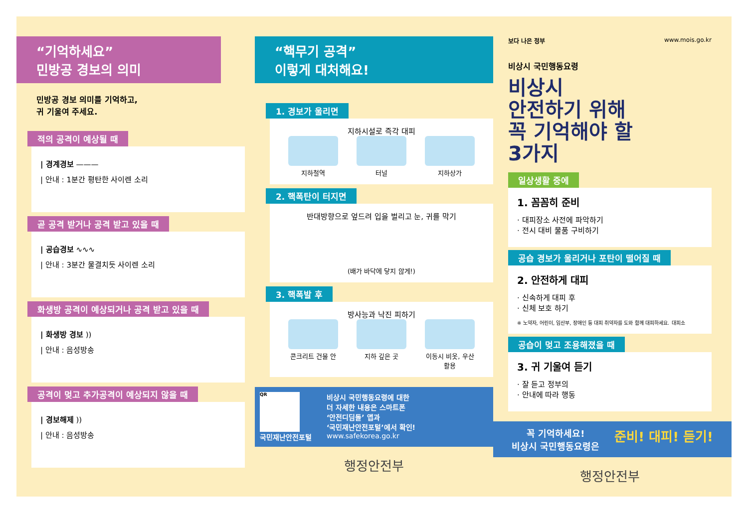“기억하세요”
민방공 경보의 의미
민방공 경보 의미를 기억하고,
귀 기울여 주세요.
적의 공격이 예상될 때
| 경계경보 ———
| 안내 : 1분간 평탄한 사이렌 소리
곧 공격 받거나 공격 받고 있을 때
| 공습경보 ∿∿∿
| 안내 : 3분간 물결치듯 사이렌 소리
화생방 공격이 예상되거나 공격 받고 있을 때
| 화생방 경보 ))
| 안내 : 음성방송
공격이 멎고 추가공격이 예상되지 않을 때
| 경보해제 ))
| 안내 : 음성방송
“핵무기 공격”
이렇게 대처해요!
1. 경보가 울리면
지하시설로 즉각 대피
지하철역 터널 지하상가
2. 핵폭탄이 터지면
반대방향으로 엎드려 입을 벌리고 눈, 귀를 막기
(배가 바닥에 닿지 않게!)
3. 핵폭발 후
방사능과 낙진 피하기
콘크리트 건물 안
지하 깊은 곳 이동시 비옷, 우산 활용
QR
국민재난안전포털
비상시 국민행동요령에 대한
더 자세한 내용은 스마트폰
‘안전디딤돌’ 앱과
‘국민재난안전포털’에서 확인!
www.safekorea.go.kr
행정안전부
보다 나은 정부 www.mois.go.kr
비상시 국민행동요령
비상시
안전하기 위해
꼭 기억해야 할
3가지
일상생활 중에
1. 꼼꼼히 준비
· 대피장소 사전에 파악하기
· 전시 대비 물품 구비하기
공습 경보가 울리거나 포탄이 떨어질 때
2. 안전하게 대피
· 신속하게 대피 후
· 신체 보호 하기
※ 노약자, 어린이, 임산부, 장애인 등 대피 취약자를 도와 함께 대피하세요. 대피소
공습이 멎고 조용해졌을 때
3. 귀 기울여 듣기
· 잘 듣고 정부의
· 안내에 따라 행동
꼭 기억하세요!
비상시 국민행동요령은
준비! 대피! 듣기!
행정안전부